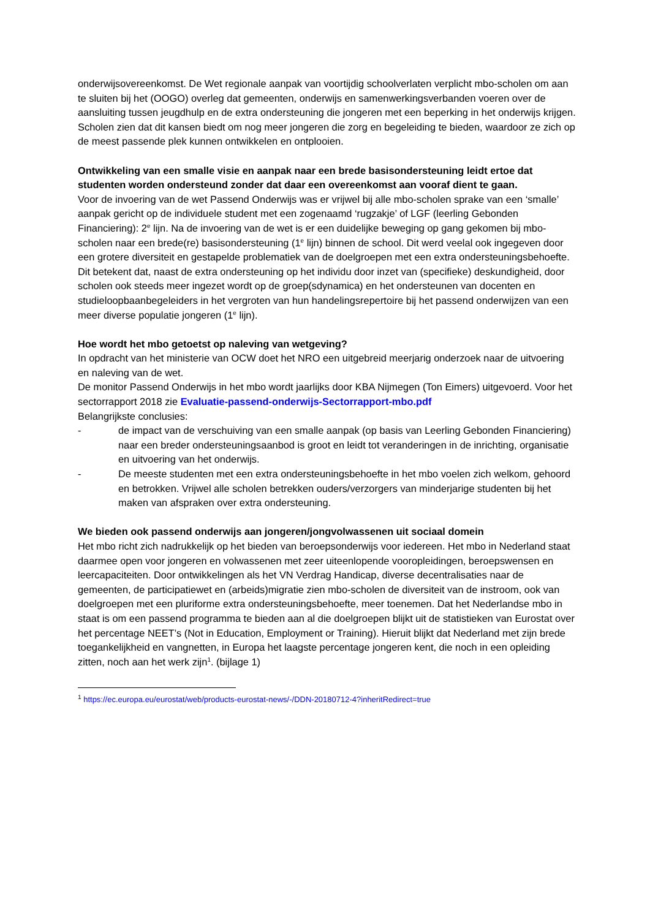onderwijsovereenkomst. De Wet regionale aanpak van voortijdig schoolverlaten verplicht mbo-scholen om aan te sluiten bij het (OOGO) overleg dat gemeenten, onderwijs en samenwerkingsverbanden voeren over de aansluiting tussen jeugdhulp en de extra ondersteuning die jongeren met een beperking in het onderwijs krijgen. Scholen zien dat dit kansen biedt om nog meer jongeren die zorg en begeleiding te bieden, waardoor ze zich op de meest passende plek kunnen ontwikkelen en ontplooien.
Ontwikkeling van een smalle visie en aanpak naar een brede basisondersteuning leidt ertoe dat studenten worden ondersteund zonder dat daar een overeenkomst aan vooraf dient te gaan.
Voor de invoering van de wet Passend Onderwijs was er vrijwel bij alle mbo-scholen sprake van een ‘smalle’ aanpak gericht op de individuele student met een zogenaamd ‘rugzakje’ of LGF (leerling Gebonden Financiering): 2<sup>e</sup> lijn. Na de invoering van de wet is er een duidelijke beweging op gang gekomen bij mbo-scholen naar een brede(re) basisondersteuning (1<sup>e</sup> lijn) binnen de school. Dit werd veelal ook ingegeven door een grotere diversiteit en gestapelde problematiek van de doelgroepen met een extra ondersteuningsbehoefte. Dit betekent dat, naast de extra ondersteuning op het individu door inzet van (specifieke) deskundigheid, door scholen ook steeds meer ingezet wordt op de groep(sdynamica) en het ondersteunen van docenten en studieloopbaanbegeleiders in het vergroten van hun handelingsrepertoire bij het passend onderwijzen van een meer diverse populatie jongeren (1<sup>e</sup> lijn).
Hoe wordt het mbo getoetst op naleving van wetgeving?
In opdracht van het ministerie van OCW doet het NRO een uitgebreid meerjarig onderzoek naar de uitvoering en naleving van de wet.
De monitor Passend Onderwijs in het mbo wordt jaarlijks door KBA Nijmegen (Ton Eimers) uitgevoerd. Voor het sectorrapport 2018 zie Evaluatie-passend-onderwijs-Sectorrapport-mbo.pdf
Belangrijkste conclusies:
- de impact van de verschuiving van een smalle aanpak (op basis van Leerling Gebonden Financiering) naar een breder ondersteuningsaanbod is groot en leidt tot veranderingen in de inrichting, organisatie en uitvoering van het onderwijs.
- De meeste studenten met een extra ondersteuningsbehoefte in het mbo voelen zich welkom, gehoord en betrokken. Vrijwel alle scholen betrekken ouders/verzorgers van minderjarige studenten bij het maken van afspraken over extra ondersteuning.
We bieden ook passend onderwijs aan jongeren/jongvolwassenen uit sociaal domein
Het mbo richt zich nadrukkelijk op het bieden van beroepsonderwijs voor iedereen. Het mbo in Nederland staat daarmee open voor jongeren en volwassenen met zeer uiteenlopende vooropleidingen, beroepswensen en leercapaciteiten. Door ontwikkelingen als het VN Verdrag Handicap, diverse decentralisaties naar de gemeenten, de participatiewet en (arbeids)migratie zien mbo-scholen de diversiteit van de instroom, ook van doelgroepen met een pluriforme extra ondersteuningsbehoefte, meer toenemen. Dat het Nederlandse mbo in staat is om een passend programma te bieden aan al die doelgroepen blijkt uit de statistieken van Eurostat over het percentage NEET’s (Not in Education, Employment or Training). Hieruit blijkt dat Nederland met zijn brede toegankelijkheid en vangnetten, in Europa het laagste percentage jongeren kent, die noch in een opleiding zitten, noch aan het werk zijn<sup>1</sup>. (bijlage 1)
<sup>1</sup> https://ec.europa.eu/eurostat/web/products-eurostat-news/-/DDN-20180712-4?inheritRedirect=true